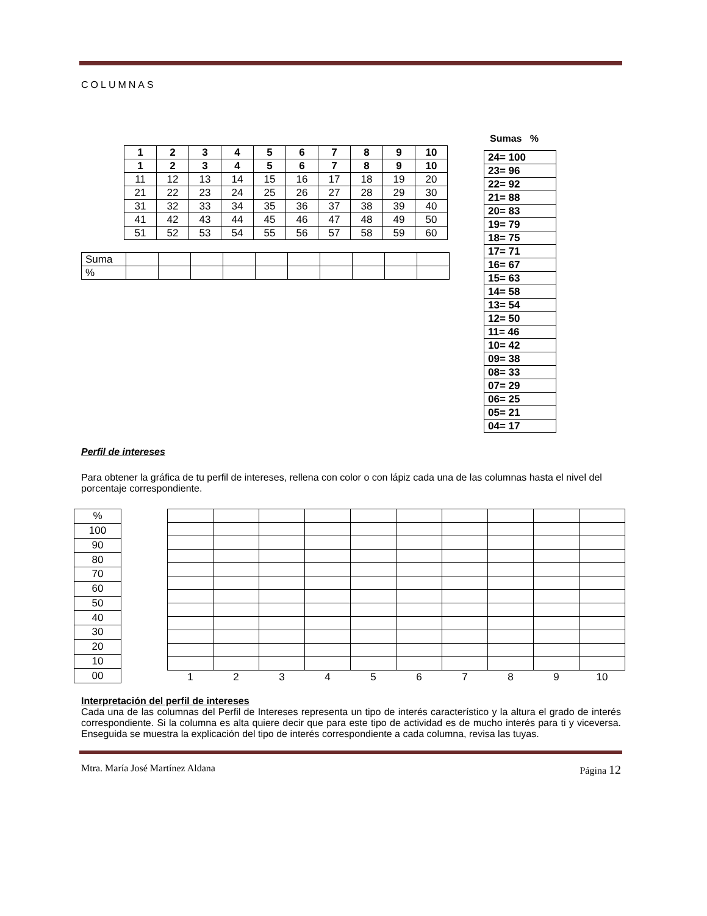COLUMNAS
| 1 | 2 | 3 | 4 | 5 | 6 | 7 | 8 | 9 | 10 |
| 1 | 2 | 3 | 4 | 5 | 6 | 7 | 8 | 9 | 10 |
| 11 | 12 | 13 | 14 | 15 | 16 | 17 | 18 | 19 | 20 |
| 21 | 22 | 23 | 24 | 25 | 26 | 27 | 28 | 29 | 30 |
| 31 | 32 | 33 | 34 | 35 | 36 | 37 | 38 | 39 | 40 |
| 41 | 42 | 43 | 44 | 45 | 46 | 47 | 48 | 49 | 50 |
| 51 | 52 | 53 | 54 | 55 | 56 | 57 | 58 | 59 | 60 |
| Suma | | | | | | | | | | |
| % | | | | | | | | | | |
Sumas %
| 24= 100 |
| 23= 96 |
| 22= 92 |
| 21= 88 |
| 20= 83 |
| 19= 79 |
| 18= 75 |
| 17= 71 |
| 16= 67 |
| 15= 63 |
| 14= 58 |
| 13= 54 |
| 12= 50 |
| 11= 46 |
| 10= 42 |
| 09= 38 |
| 08= 33 |
| 07= 29 |
| 06= 25 |
| 05= 21 |
| 04= 17 |
Perfil de intereses
Para obtener la gráfica de tu perfil de intereses, rellena con color o con lápiz cada una de las columnas hasta el nivel del porcentaje correspondiente.
| % |
| 100 |
| 90 |
| 80 |
| 70 |
| 60 |
| 50 |
| 40 |
| 30 |
| 20 |
| 10 |
| 00 |
| 1 | 2 | 3 | 4 | 5 | 6 | 7 | 8 | 9 | 10 |
Interpretación del perfil de intereses
Cada una de las columnas del Perfil de Intereses representa un tipo de interés característico y la altura el grado de interés correspondiente. Si la columna es alta quiere decir que para este tipo de actividad es de mucho interés para ti y viceversa. Enseguida se muestra la explicación del tipo de interés correspondiente a cada columna, revisa las tuyas.
Mtra. María José Martínez Aldana Página 12